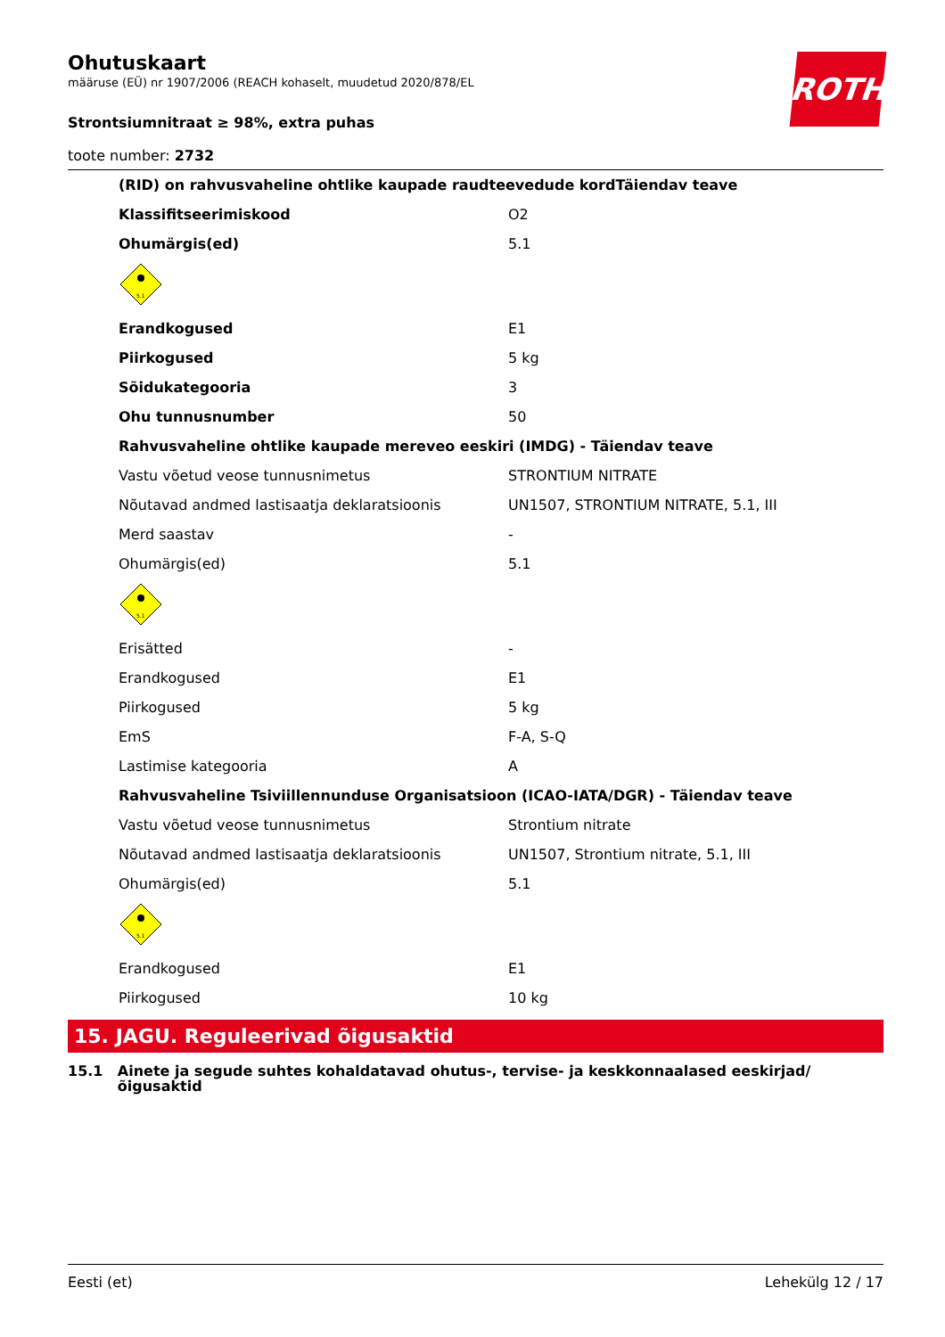ROTH
Ohutuskaart
määruse (EÜ) nr 1907/2006 (REACH kohaselt, muudetud 2020/878/EL
Strontsiumnitraat ≥ 98%, extra puhas
toote number: 2732
| (RID) on rahvusvaheline ohtlike kaupade raudteevedude kordTäiendav teave | |
| Klassifitseerimiskood | O2 |
| Ohumärgis(ed) | 5.1 |
| 5.1 | |
| Erandkogused | E1 |
| Piirkogused | 5 kg |
| Sõidukategooria | 3 |
| Ohu tunnusnumber | 50 |
| Rahvusvaheline ohtlike kaupade mereveo eeskiri (IMDG) - Täiendav teave | |
| Vastu võetud veose tunnusnimetus | STRONTIUM NITRATE |
| Nõutavad andmed lastisaatja deklaratsioonis | UN1507, STRONTIUM NITRATE, 5.1, III |
| Merd saastav | - |
| Ohumärgis(ed) | 5.1 |
| 5.1 | |
| Erisätted | - |
| Erandkogused | E1 |
| Piirkogused | 5 kg |
| EmS | F-A, S-Q |
| Lastimise kategooria | A |
| Rahvusvaheline Tsiviillennunduse Organisatsioon (ICAO-IATA/DGR) - Täiendav teave | |
| Vastu võetud veose tunnusnimetus | Strontium nitrate |
| Nõutavad andmed lastisaatja deklaratsioonis | UN1507, Strontium nitrate, 5.1, III |
| Ohumärgis(ed) | 5.1 |
| 5.1 | |
| Erandkogused | E1 |
| Piirkogused | 10 kg |
15. JAGU. Reguleerivad õigusaktid
15.1 Ainete ja segude suhtes kohaldatavad ohutus-, tervise- ja keskkonnaalased eeskirjad/ õigusaktid
Eesti (et) Lehekülg 12 / 17